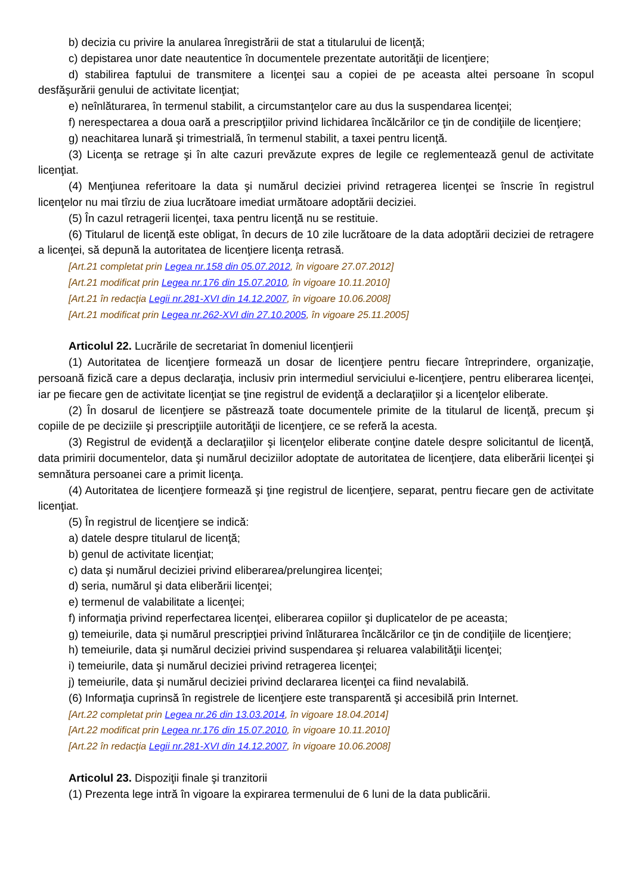b) decizia cu privire la anularea înregistrării de stat a titularului de licenţă;
c) depistarea unor date neautentice în documentele prezentate autorităţii de licenţiere;
d) stabilirea faptului de transmitere a licenţei sau a copiei de pe aceasta altei persoane în scopul desfăşurării genului de activitate licenţiat;
e) neînlăturarea, în termenul stabilit, a circumstanţelor care au dus la suspendarea licenţei;
f) nerespectarea a doua oară a prescripţiilor privind lichidarea încălcărilor ce ţin de condiţiile de licenţiere;
g) neachitarea lunară şi trimestrială, în termenul stabilit, a taxei pentru licenţă.
(3) Licenţa se retrage şi în alte cazuri prevăzute expres de legile ce reglementează genul de activitate licenţiat.
(4) Menţiunea referitoare la data şi numărul deciziei privind retragerea licenţei se înscrie în registrul licenţelor nu mai tîrziu de ziua lucrătoare imediat următoare adoptării deciziei.
(5) În cazul retragerii licenţei, taxa pentru licenţă nu se restituie.
(6) Titularul de licenţă este obligat, în decurs de 10 zile lucrătoare de la data adoptării deciziei de retragere a licenţei, să depună la autoritatea de licenţiere licenţa retrasă.
[Art.21 completat prin Legea nr.158 din 05.07.2012, în vigoare 27.07.2012]
[Art.21 modificat prin Legea nr.176 din 15.07.2010, în vigoare 10.11.2010]
[Art.21 în redacţia Legii nr.281-XVI din 14.12.2007, în vigoare 10.06.2008]
[Art.21 modificat prin Legea nr.262-XVI din 27.10.2005, în vigoare 25.11.2005]
Articolul 22. Lucrările de secretariat în domeniul licenţierii
(1) Autoritatea de licenţiere formează un dosar de licenţiere pentru fiecare întreprindere, organizaţie, persoană fizică care a depus declaraţia, inclusiv prin intermediul serviciului e-licenţiere, pentru eliberarea licenţei, iar pe fiecare gen de activitate licenţiat se ţine registrul de evidenţă a declaraţiilor şi a licenţelor eliberate.
(2) În dosarul de licenţiere se păstrează toate documentele primite de la titularul de licenţă, precum şi copiile de pe deciziile şi prescripţiile autorităţii de licenţiere, ce se referă la acesta.
(3) Registrul de evidenţă a declaraţiilor şi licenţelor eliberate conţine datele despre solicitantul de licenţă, data primirii documentelor, data şi numărul deciziilor adoptate de autoritatea de licenţiere, data eliberării licenţei şi semnătura persoanei care a primit licenţa.
(4) Autoritatea de licenţiere formează şi ţine registrul de licenţiere, separat, pentru fiecare gen de activitate licenţiat.
(5) În registrul de licenţiere se indică:
a) datele despre titularul de licenţă;
b) genul de activitate licenţiat;
c) data şi numărul deciziei privind eliberarea/prelungirea licenţei;
d) seria, numărul şi data eliberării licenţei;
e) termenul de valabilitate a licenţei;
f) informaţia privind reperfectarea licenţei, eliberarea copiilor şi duplicatelor de pe aceasta;
g) temeiurile, data şi numărul prescripţiei privind înlăturarea încălcărilor ce ţin de condiţiile de licenţiere;
h) temeiurile, data şi numărul deciziei privind suspendarea şi reluarea valabilităţii licenţei;
i) temeiurile, data şi numărul deciziei privind retragerea licenţei;
j) temeiurile, data şi numărul deciziei privind declararea licenţei ca fiind nevalabilă.
(6) Informaţia cuprinsă în registrele de licenţiere este transparentă şi accesibilă prin Internet.
[Art.22 completat prin Legea nr.26 din 13.03.2014, în vigoare 18.04.2014]
[Art.22 modificat prin Legea nr.176 din 15.07.2010, în vigoare 10.11.2010]
[Art.22 în redacţia Legii nr.281-XVI din 14.12.2007, în vigoare 10.06.2008]
Articolul 23. Dispoziţii finale şi tranzitorii
(1) Prezenta lege intră în vigoare la expirarea termenului de 6 luni de la data publicării.